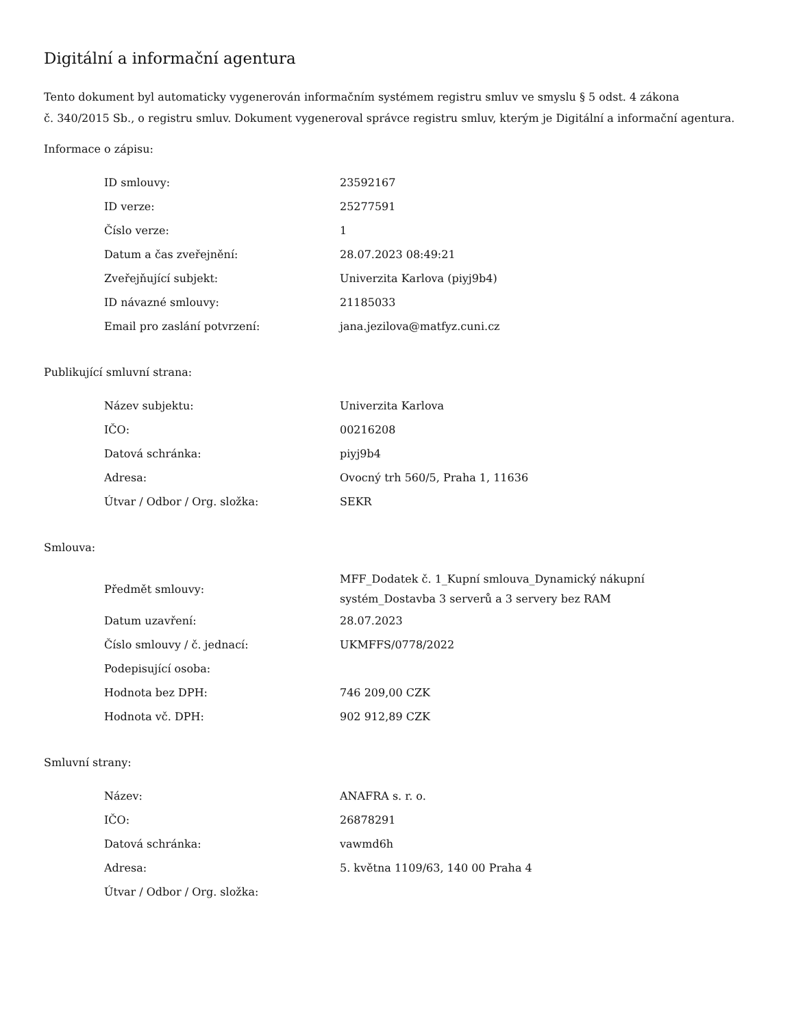Digitální a informační agentura
Tento dokument byl automaticky vygenerován informačním systémem registru smluv ve smyslu § 5 odst. 4 zákona
č. 340/2015 Sb., o registru smluv. Dokument vygeneroval správce registru smluv, kterým je Digitální a informační agentura.
Informace o zápisu:
| ID smlouvy: | 23592167 |
| ID verze: | 25277591 |
| Číslo verze: | 1 |
| Datum a čas zveřejnění: | 28.07.2023 08:49:21 |
| Zveřejňující subjekt: | Univerzita Karlova (piyj9b4) |
| ID návazné smlouvy: | 21185033 |
| Email pro zaslání potvrzení: | jana.jezilova@matfyz.cuni.cz |
Publikující smluvní strana:
| Název subjektu: | Univerzita Karlova |
| IČO: | 00216208 |
| Datová schránka: | piyj9b4 |
| Adresa: | Ovocný trh 560/5, Praha 1, 11636 |
| Útvar / Odbor / Org. složka: | SEKR |
Smlouva:
| Předmět smlouvy: | MFF_Dodatek č. 1_Kupní smlouva_Dynamický nákupní systém_Dostavba 3 serverů a 3 servery bez RAM |
| Datum uzavření: | 28.07.2023 |
| Číslo smlouvy / č. jednací: | UKMFFS/0778/2022 |
| Podepisující osoba: | |
| Hodnota bez DPH: | 746 209,00 CZK |
| Hodnota vč. DPH: | 902 912,89 CZK |
Smluvní strany:
| Název: | ANAFRA s. r. o. |
| IČO: | 26878291 |
| Datová schránka: | vawmd6h |
| Adresa: | 5. května 1109/63, 140 00 Praha 4 |
| Útvar / Odbor / Org. složka: | |